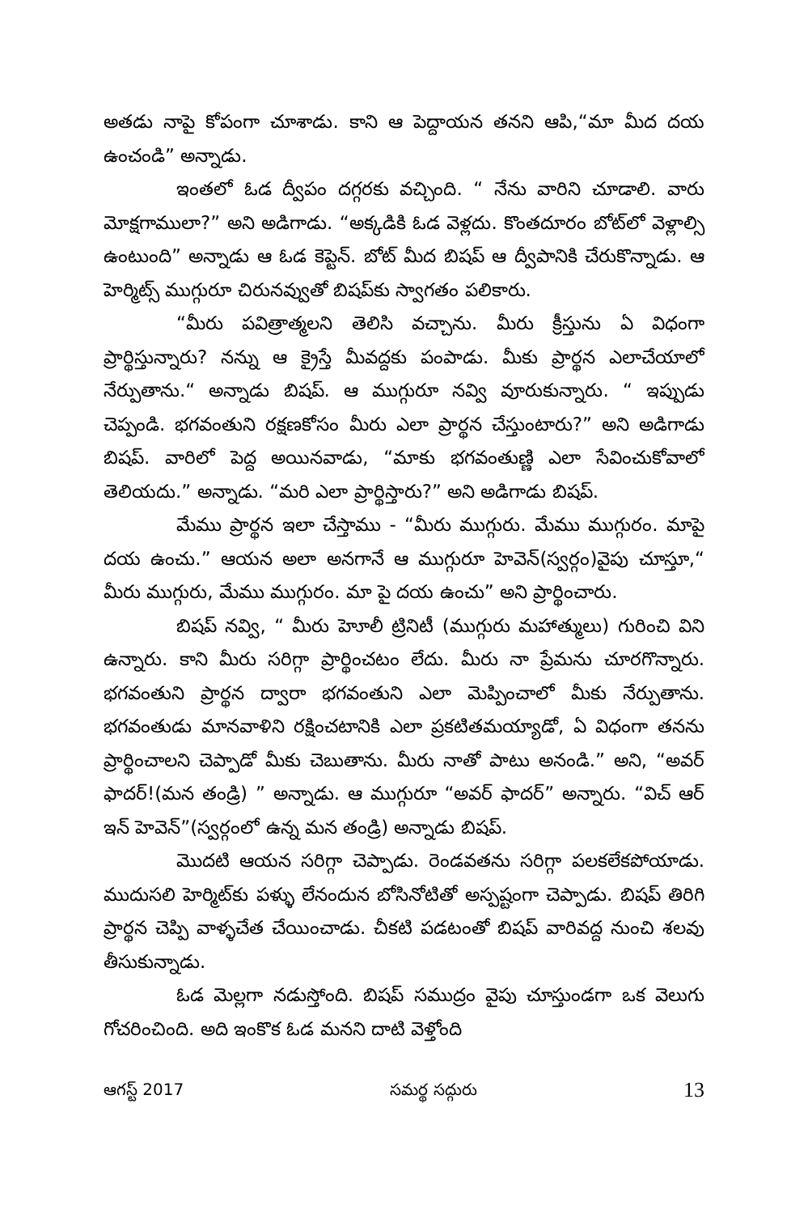అతడు నాపై కోపంగా చూశాడు. కాని ఆ పెద్దాయన తనని ఆపి,“మా మీద దయ ఉంచండి” అన్నాడు.
ఇంతలో ఓడ ద్వీపం దగ్గరకు వచ్చింది. “ నేను వారిని చూడాలి. వారు మోక్షగాములా?” అని అడిగాడు. “అక్కడికి ఓడ వెళ్లదు. కొంతదూరం బోట్‌లో వెళ్లాల్సి ఉంటుంది” అన్నాడు ఆ ఓడ కెప్టెన్. బోట్ మీద బిషప్ ఆ ద్వీపానికి చేరుకొన్నాడు. ఆ హెర్మిట్స్ ముగ్గురూ చిరునవ్వుతో బిషప్‌కు స్వాగతం పలికారు.
“మీరు పవిత్రాత్మలని తెలిసి వచ్చాను. మీరు క్రీస్తును ఏ విధంగా ప్రార్థిస్తున్నారు? నన్ను ఆ క్రైస్తే మీవద్దకు పంపాడు. మీకు ప్రార్థన ఎలాచేయాలో నేర్పుతాను.“ అన్నాడు బిషప్. ఆ ముగ్గురూ నవ్వి వూరుకున్నారు. “ ఇప్పుడు చెప్పండి. భగవంతుని రక్షణకోసం మీరు ఎలా ప్రార్థన చేస్తుంటారు?” అని అడిగాడు బిషప్. వారిలో పెద్ద అయినవాడు, “మాకు భగవంతుణ్ణి ఎలా సేవించుకోవాలో తెలియదు.” అన్నాడు. “మరి ఎలా ప్రార్థిస్తారు?” అని అడిగాడు బిషప్.
మేము ప్రార్థన ఇలా చేస్తాము - “మీరు ముగ్గురు. మేము ముగ్గురం. మాపై దయ ఉంచు.” ఆయన అలా అనగానే ఆ ముగ్గురూ హెవెన్(స్వర్గం)వైపు చూస్తూ,“ మీరు ముగ్గురు, మేము ముగ్గురం. మా పై దయ ఉంచు” అని ప్రార్థించారు.
బిషప్ నవ్వి, “ మీరు హెూలీ ట్రినిటీ (ముగ్గురు మహాత్ములు) గురించి విని ఉన్నారు. కాని మీరు సరిగ్గా ప్రార్థించటం లేదు. మీరు నా ప్రేమను చూరగొన్నారు. భగవంతుని ప్రార్థన ద్వారా భగవంతుని ఎలా మెప్పించాలో మీకు నేర్పుతాను. భగవంతుడు మానవాళిని రక్షించటానికి ఎలా ప్రకటితమయ్యాడో, ఏ విధంగా తనను ప్రార్థించాలని చెప్పాడో మీకు చెబుతాను. మీరు నాతో పాటు అనండి.” అని, “అవర్ ఫాదర్!(మన తండ్రి) ” అన్నాడు. ఆ ముగ్గురూ “అవర్ ఫాదర్” అన్నారు. “విచ్ ఆర్ ఇన్ హెవెన్”(స్వర్గంలో ఉన్న మన తండ్రి) అన్నాడు బిషప్.
మొదటి ఆయన సరిగ్గా చెప్పాడు. రెండవతను సరిగ్గా పలకలేకపోయాడు. ముదుసలి హెర్మిట్‌కు పళ్ళు లేనందున బోసినోటితో అస్పష్టంగా చెప్పాడు. బిషప్ తిరిగి ప్రార్థన చెప్పి వాళ్ళచేత చేయించాడు. చీకటి పడటంతో బిషప్ వారివద్ద నుంచి శలవు తీసుకున్నాడు.
ఓడ మెల్లగా నడుస్తోంది. బిషప్ సముద్రం వైపు చూస్తుండగా ఒక వెలుగు గోచరించింది. అది ఇంకొక ఓడ మనని దాటి వెళ్తోంది
ఆగస్ట్ 2017 సమర్థ సద్గురు 13